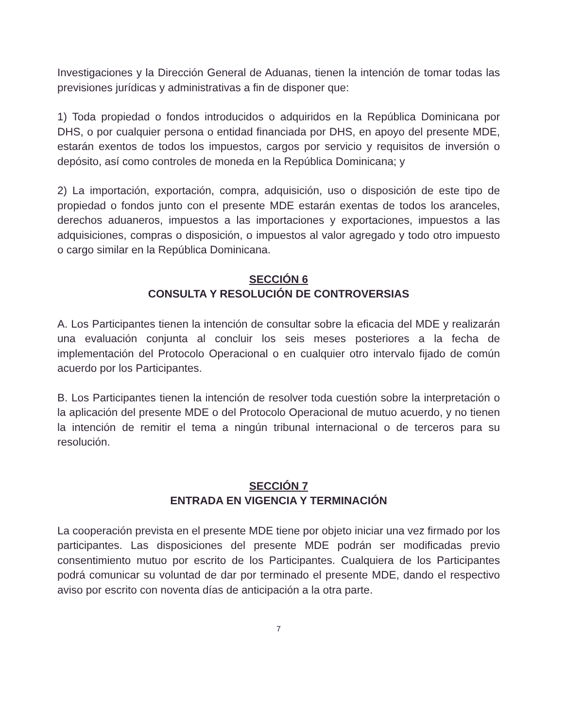Investigaciones y la Dirección General de Aduanas, tienen la intención de tomar todas las previsiones jurídicas y administrativas a fin de disponer que:
1) Toda propiedad o fondos introducidos o adquiridos en la República Dominicana por DHS, o por cualquier persona o entidad financiada por DHS, en apoyo del presente MDE, estarán exentos de todos los impuestos, cargos por servicio y requisitos de inversión o depósito, así como controles de moneda en la República Dominicana; y
2) La importación, exportación, compra, adquisición, uso o disposición de este tipo de propiedad o fondos junto con el presente MDE estarán exentas de todos los aranceles, derechos aduaneros, impuestos a las importaciones y exportaciones, impuestos a las adquisiciones, compras o disposición, o impuestos al valor agregado y todo otro impuesto o cargo similar en la República Dominicana.
SECCIÓN 6
CONSULTA Y RESOLUCIÓN DE CONTROVERSIAS
A. Los Participantes tienen la intención de consultar sobre la eficacia del MDE y realizarán una evaluación conjunta al concluir los seis meses posteriores a la fecha de implementación del Protocolo Operacional o en cualquier otro intervalo fijado de común acuerdo por los Participantes.
B. Los Participantes tienen la intención de resolver toda cuestión sobre la interpretación o la aplicación del presente MDE o del Protocolo Operacional de mutuo acuerdo, y no tienen la intención de remitir el tema a ningún tribunal internacional o de terceros para su resolución.
SECCIÓN 7
ENTRADA EN VIGENCIA Y TERMINACIÓN
La cooperación prevista en el presente MDE tiene por objeto iniciar una vez firmado por los participantes. Las disposiciones del presente MDE podrán ser modificadas previo consentimiento mutuo por escrito de los Participantes. Cualquiera de los Participantes podrá comunicar su voluntad de dar por terminado el presente MDE, dando el respectivo aviso por escrito con noventa días de anticipación a la otra parte.
7